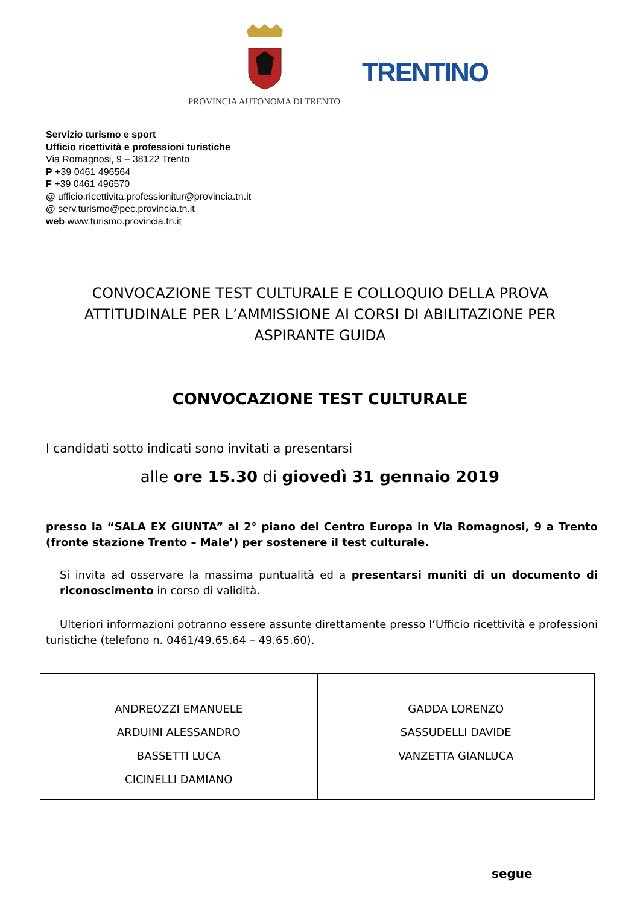TRENTINO
PROVINCIA AUTONOMA DI TRENTO
Servizio turismo e sport
Ufficio ricettività e professioni turistiche
Via Romagnosi, 9 – 38122 Trento
P +39 0461 496564
F +39 0461 496570
@ ufficio.ricettivita.professionitur@provincia.tn.it
@ serv.turismo@pec.provincia.tn.it
web www.turismo.provincia.tn.it
CONVOCAZIONE TEST CULTURALE E COLLOQUIO DELLA PROVA ATTITUDINALE PER L’AMMISSIONE AI CORSI DI ABILITAZIONE PER ASPIRANTE GUIDA
CONVOCAZIONE TEST CULTURALE
I candidati sotto indicati sono invitati a presentarsi
alle ore 15.30 di giovedì 31 gennaio 2019
presso la “SALA EX GIUNTA” al 2° piano del Centro Europa in Via Romagnosi, 9 a Trento (fronte stazione Trento – Male’) per sostenere il test culturale.
Si invita ad osservare la massima puntualità ed a presentarsi muniti di un documento di riconoscimento in corso di validità.
Ulteriori informazioni potranno essere assunte direttamente presso l’Ufficio ricettività e professioni turistiche (telefono n. 0461/49.65.64 – 49.65.60).
| ANDREOZZI EMANUELE ARDUINI ALESSANDRO BASSETTI LUCA CICINELLI DAMIANO | GADDA LORENZO SASSUDELLI DAVIDE VANZETTA GIANLUCA |
segue